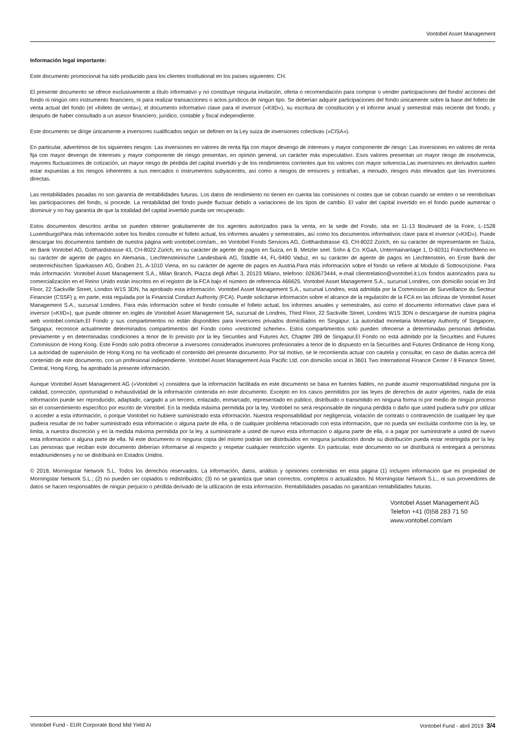Vontobel Asset Management
Información legal importante:
Este documento promocional ha sido producido para los clientes Institutional en los países siguientes: CH.
El presente documento se ofrece exclusivamente a título informativo y no constituye ninguna invitación, oferta o recomendación para comprar o vender participaciones del fondo/ acciones del fondo ni ningún otro instrumento financiero, ni para realizar transacciones o actos jurídicos de ningún tipo. Se deberían adquirir participaciones del fondo únicamente sobre la base del folleto de venta actual del fondo (el «folleto de venta»), el documento informativo clave para el inversor («KIID»), su escritura de constitución y el informe anual y semestral más reciente del fondo, y después de haber consultado a un asesor financiero, jurídico, contable y fiscal independiente.
Este documento se dirige únicamente a inversores cualificados según se definen en la Ley suiza de inversiones colectivas («CISA»).
En particular, advertimos de los siguientes riesgos: Las inversiones en valores de renta fija con mayor devengo de intereses y mayor componente de riesgo: Las inversiones en valores de renta fija con mayor devengo de intereses y mayor componente de riesgo presentan, en opinión general, un carácter más especulativo. Esos valores presentan un mayor riesgo de insolvencia, mayores fluctuaciones de cotización, un mayor riesgo de pérdida del capital invertido y de los rendimientos corrientes que los valores con mayor solvencia.Las inversiones en derivados suelen estar expuestas a los riesgos inherentes a sus mercados o instrumentos subyacentes, así como a riesgos de emisores y entrañan, a menudo, riesgos más elevados que las inversiones directas.
Las rentabilidades pasadas no son garantía de rentabilidades futuras. Los datos de rendimiento no tienen en cuenta las comisiones ni costes que se cobran cuando se emiten o se reembolsan las participaciones del fondo, si procede. La rentabilidad del fondo puede fluctuar debido a variaciones de los tipos de cambio. El valor del capital invertido en el fondo puede aumentar o disminuir y no hay garantía de que la totalidad del capital invertido pueda ser recuperado.
Estos documentos descritos arriba se pueden obtener gratuitamente de los agentes autorizados para la venta, en la sede del Fondo, sita en 11-13 Boulevard de la Foire, L-1528 LuxemburgoPara más información sobre los fondos consulte el folleto actual, los informes anuales y semestrales, así como los documentos informativos clave para el inversor («KIID»). Puede descargar los documentos también de nuestra página web vontobel.com/am., en Vontobel Fonds Services AG, Gotthardstrasse 43, CH-8022 Zúrich, en su carácter de representante en Suiza, en Bank Vontobel AG, Gotthardstrasse 43, CH-8022 Zúrich, en su carácter de agente de pagos en Suiza, en B. Metzler seel. Sohn & Co. KGaA, Untermainanlage 1, D-60311 Fráncfort/Meno en su carácter de agente de pagos en Alemania., Liechtensteinische Landesbank AG, Städtle 44, FL-9490 Vaduz, en su carácter de agente de pagos en Liechtenstein, en Erste Bank der oesterreichischen Sparkassen AG, Graben 21, A-1010 Viena, en su carácter de agente de pagos en Austria.Para más información sobre el fondo se refiere al Modulo di Sottoscrizione. Para más información: Vontobel Asset Management S.A., Milan Branch, Piazza degli Affari 3, 20123 Milano, telefono: 0263673444, e-mail clientrelation@vontobel.it.Los fondos autorizados para su comercialización en el Reino Unido están inscritos en el registro de la FCA bajo el número de referencia 466625. Vontobel Asset Management S.A., sucursal Londres, con domicilio social en 3rd Floor, 22 Sackville Street, London W1S 3DN, ha aprobado esta información. Vontobel Asset Management S.A., sucursal Londres, está admitida por la Commission de Surveillance du Secteur Financier (CSSF) y, en parte, está regulada por la Financial Conduct Authority (FCA). Puede solicitarse información sobre el alcance de la regulación de la FCA en las oficinas de Vontobel Asset Management S.A., sucursal Londres. Para más información sobre el fondo consulte el folleto actual, los informes anuales y semestrales, así como el documento informativo clave para el inversor («KIID»), que puede obtener en inglés de Vontobel Asset Management SA, sucursal de Londres, Third Floor, 22 Sackville Street, Londres W1S 3DN o descargarse de nuestra página web vontobel.com/am.El Fondo y sus compartimentos no están disponibles para inversores privados domiciliados en Singapur. La autoridad monetaria Monetary Authority of Singapore, Singapur, reconoce actualmente determinados compartimentos del Fondo como «restricted scheme». Estos compartimentos solo pueden ofrecerse a determinadas personas definidas previamente y en determinadas condiciones a tenor de lo previsto por la ley Securities and Futures Act, Chapter 289 de Singapur.El Fondo no está admitido por la Securities and Futures Commission de Hong Kong. Este Fondo solo podrá ofrecerse a inversores considerados inversores profesionales a tenor de lo dispuesto en la Securities and Futures Ordinance de Hong Kong. La autoridad de supervisión de Hong Kong no ha verificado el contenido del presente documento. Por tal motivo, se le recomienda actuar con cautela y consultar, en caso de dudas acerca del contenido de este documento, con un profesional independiente. Vontobel Asset Management Asia Pacific Ltd. con domicilio social in 3601 Two International Finance Center / 8 Finance Street, Central, Hong Kong, ha aprobado la presente información.
Aunque Vontobel Asset Management AG («Vontobel ») considera que la información facilitada en este documento se basa en fuentes fiables, no puede asumir responsabilidad ninguna por la calidad, corrección, oportunidad o exhaustividad de la información contenida en este documento. Excepto en los casos permitidos por las leyes de derechos de autor vigentes, nada de esta información puede ser reproducido, adaptado, cargado a un tercero, enlazado, enmarcado, representado en público, distribuido o transmitido en ninguna forma ni por medio de ningún proceso sin el consentimiento específico por escrito de Vontobel. En la medida máxima permitida por la ley, Vontobel no será responsable de ninguna pérdida o daño que usted pudiera sufrir por utilizar o acceder a esta información, o porque Vontobel no hubiere suministrado esta información. Nuestra responsabilidad por negligencia, violación de contrato o contravención de cualquier ley que pudiera resultar de no haber suministrado esta información o alguna parte de ella, o de cualquier problema relacionado con esta información, que no pueda ser excluida conforme con la ley, se limita, a nuestra discreción y en la medida máxima permitida por la ley, a suministrarle a usted de nuevo esta información o alguna parte de ella, o a pagar por suministrarle a usted de nuevo esta información o alguna parte de ella. Ni este documento ni ninguna copia del mismo podrán ser distribuidos en ninguna jurisdicción donde su distribución pueda estar restringida por la ley. Las personas que reciban este documento deberían informarse al respecto y respetar cualquier restricción vigente. En particular, este documento no se distribuirá ni entregará a personas estadounidenses y no se distribuirá en Estados Unidos.
© 2018, Morningstar Network S.L. Todos los derechos reservados. La información, datos, análisis y opiniones contenidas en esta página (1) incluyen información que es propiedad de Morningstar Network S.L.; (2) no pueden ser copiados o redistribuidos; (3) no se garantiza que sean correctos, completos o actualizados. Ni Morningstar Network S.L., ni sus proveedores de datos se hacen responsables de ningún perjuicio o pérdida derivado de la utilización de esta información. Rentabilidades pasadas no garantizan rentabilidades futuras.
Vontobel Asset Management AG
Telefon +41 (0)58 283 71 50
www.vontobel.com/am
Vontobel Fund - EUR Corporate Bond Mid Yield AI Vontobel Fund - abril 2019 3/4